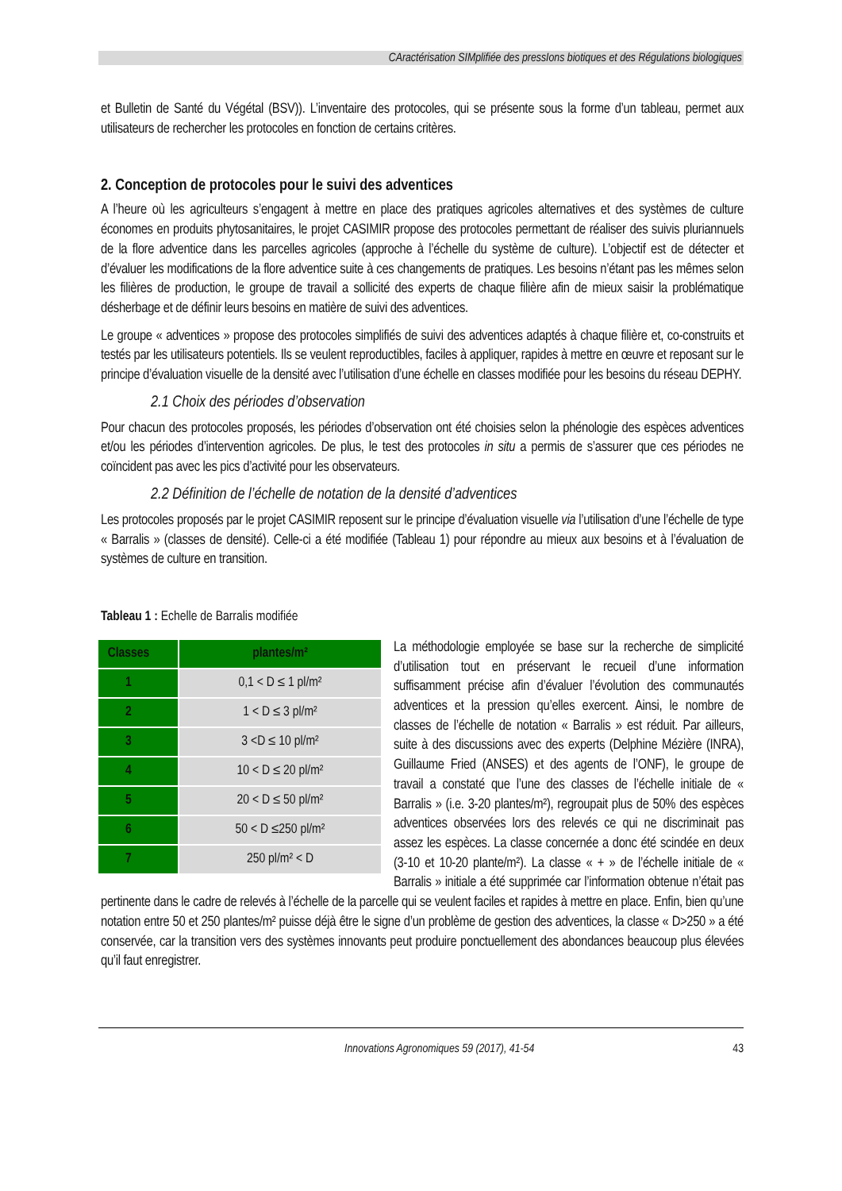CAractérisation SIMplifiée des pressIons biotiques et des Régulations biologiques
et Bulletin de Santé du Végétal (BSV)). L’inventaire des protocoles, qui se présente sous la forme d’un tableau, permet aux utilisateurs de rechercher les protocoles en fonction de certains critères.
2. Conception de protocoles pour le suivi des adventices
A l’heure où les agriculteurs s’engagent à mettre en place des pratiques agricoles alternatives et des systèmes de culture économes en produits phytosanitaires, le projet CASIMIR propose des protocoles permettant de réaliser des suivis pluriannuels de la flore adventice dans les parcelles agricoles (approche à l’échelle du système de culture). L’objectif est de détecter et d’évaluer les modifications de la flore adventice suite à ces changements de pratiques. Les besoins n’étant pas les mêmes selon les filières de production, le groupe de travail a sollicité des experts de chaque filière afin de mieux saisir la problématique désherbage et de définir leurs besoins en matière de suivi des adventices.
Le groupe « adventices » propose des protocoles simplifiés de suivi des adventices adaptés à chaque filière et, co-construits et testés par les utilisateurs potentiels. Ils se veulent reproductibles, faciles à appliquer, rapides à mettre en œuvre et reposant sur le principe d’évaluation visuelle de la densité avec l’utilisation d’une échelle en classes modifiée pour les besoins du réseau DEPHY.
2.1 Choix des périodes d’observation
Pour chacun des protocoles proposés, les périodes d’observation ont été choisies selon la phénologie des espèces adventices et/ou les périodes d’intervention agricoles. De plus, le test des protocoles in situ a permis de s’assurer que ces périodes ne coïncident pas avec les pics d’activité pour les observateurs.
2.2 Définition de l’échelle de notation de la densité d’adventices
Les protocoles proposés par le projet CASIMIR reposent sur le principe d’évaluation visuelle via l’utilisation d’une l’échelle de type « Barralis » (classes de densité). Celle-ci a été modifiée (Tableau 1) pour répondre au mieux aux besoins et à l’évaluation de systèmes de culture en transition.
Tableau 1 : Echelle de Barralis modifiée
| Classes | plantes/m² |
| --- | --- |
| 1 | 0,1 < D ≤ 1 pl/m² |
| 2 | 1 < D ≤ 3 pl/m² |
| 3 | 3 <D ≤ 10 pl/m² |
| 4 | 10 < D ≤ 20 pl/m² |
| 5 | 20 < D ≤ 50 pl/m² |
| 6 | 50 < D ≤250 pl/m² |
| 7 | 250 pl/m² < D |
La méthodologie employée se base sur la recherche de simplicité d’utilisation tout en préservant le recueil d’une information suffisamment précise afin d’évaluer l’évolution des communautés adventices et la pression qu’elles exercent. Ainsi, le nombre de classes de l’échelle de notation « Barralis » est réduit. Par ailleurs, suite à des discussions avec des experts (Delphine Mézière (INRA), Guillaume Fried (ANSES) et des agents de l’ONF), le groupe de travail a constaté que l’une des classes de l’échelle initiale de « Barralis » (i.e. 3-20 plantes/m²), regroupait plus de 50% des espèces adventices observées lors des relevés ce qui ne discriminait pas assez les espèces. La classe concernée a donc été scindée en deux (3-10 et 10-20 plante/m²). La classe « + » de l’échelle initiale de « Barralis » initiale a été supprimée car l’information obtenue n’était pas pertinente dans le cadre de relevés à l’échelle de la parcelle qui se veulent faciles et rapides à mettre en place. Enfin, bien qu’une notation entre 50 et 250 plantes/m² puisse déjà être le signe d’un problème de gestion des adventices, la classe « D>250 » a été conservée, car la transition vers des systèmes innovants peut produire ponctuellement des abondances beaucoup plus élevées qu’il faut enregistrer.
Innovations Agronomiques 59 (2017), 41-54 43